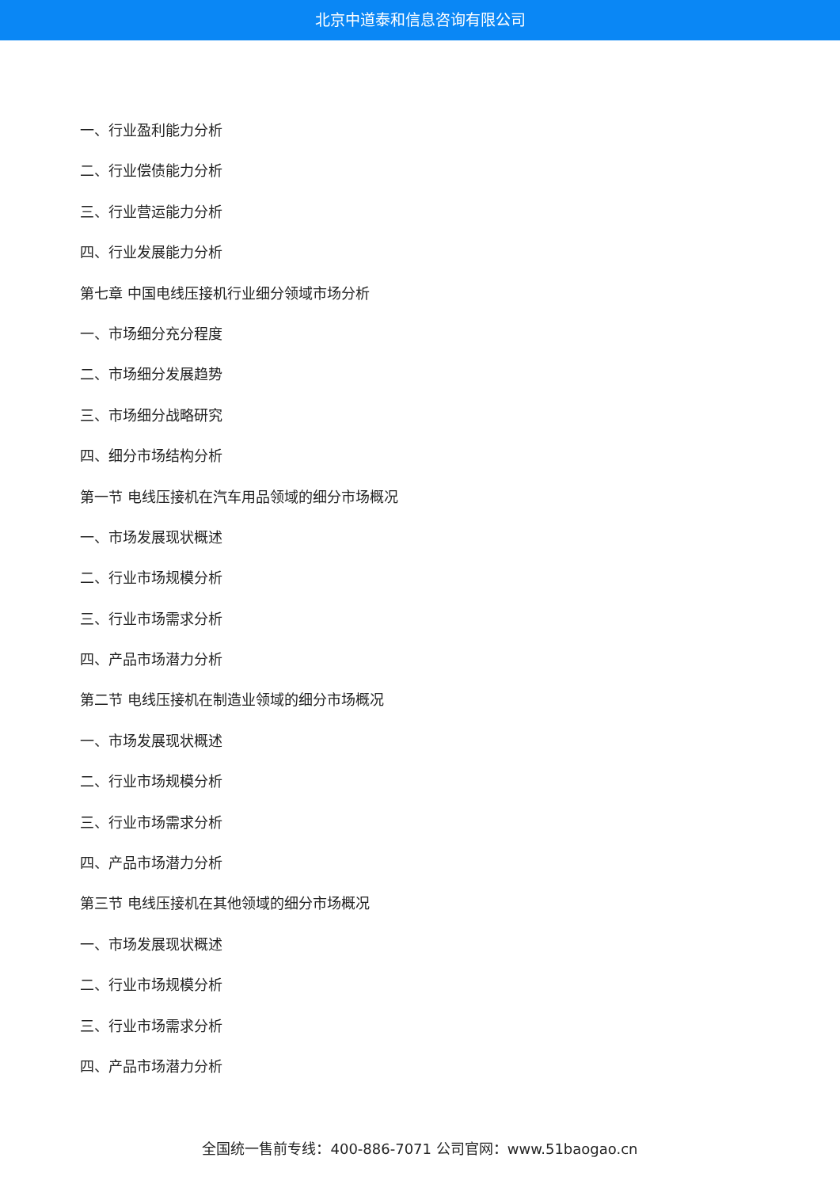北京中道泰和信息咨询有限公司
一、行业盈利能力分析
二、行业偿债能力分析
三、行业营运能力分析
四、行业发展能力分析
第七章 中国电线压接机行业细分领域市场分析
一、市场细分充分程度
二、市场细分发展趋势
三、市场细分战略研究
四、细分市场结构分析
第一节 电线压接机在汽车用品领域的细分市场概况
一、市场发展现状概述
二、行业市场规模分析
三、行业市场需求分析
四、产品市场潜力分析
第二节 电线压接机在制造业领域的细分市场概况
一、市场发展现状概述
二、行业市场规模分析
三、行业市场需求分析
四、产品市场潜力分析
第三节 电线压接机在其他领域的细分市场概况
一、市场发展现状概述
二、行业市场规模分析
三、行业市场需求分析
四、产品市场潜力分析
全国统一售前专线：400-886-7071 公司官网：www.51baogao.cn